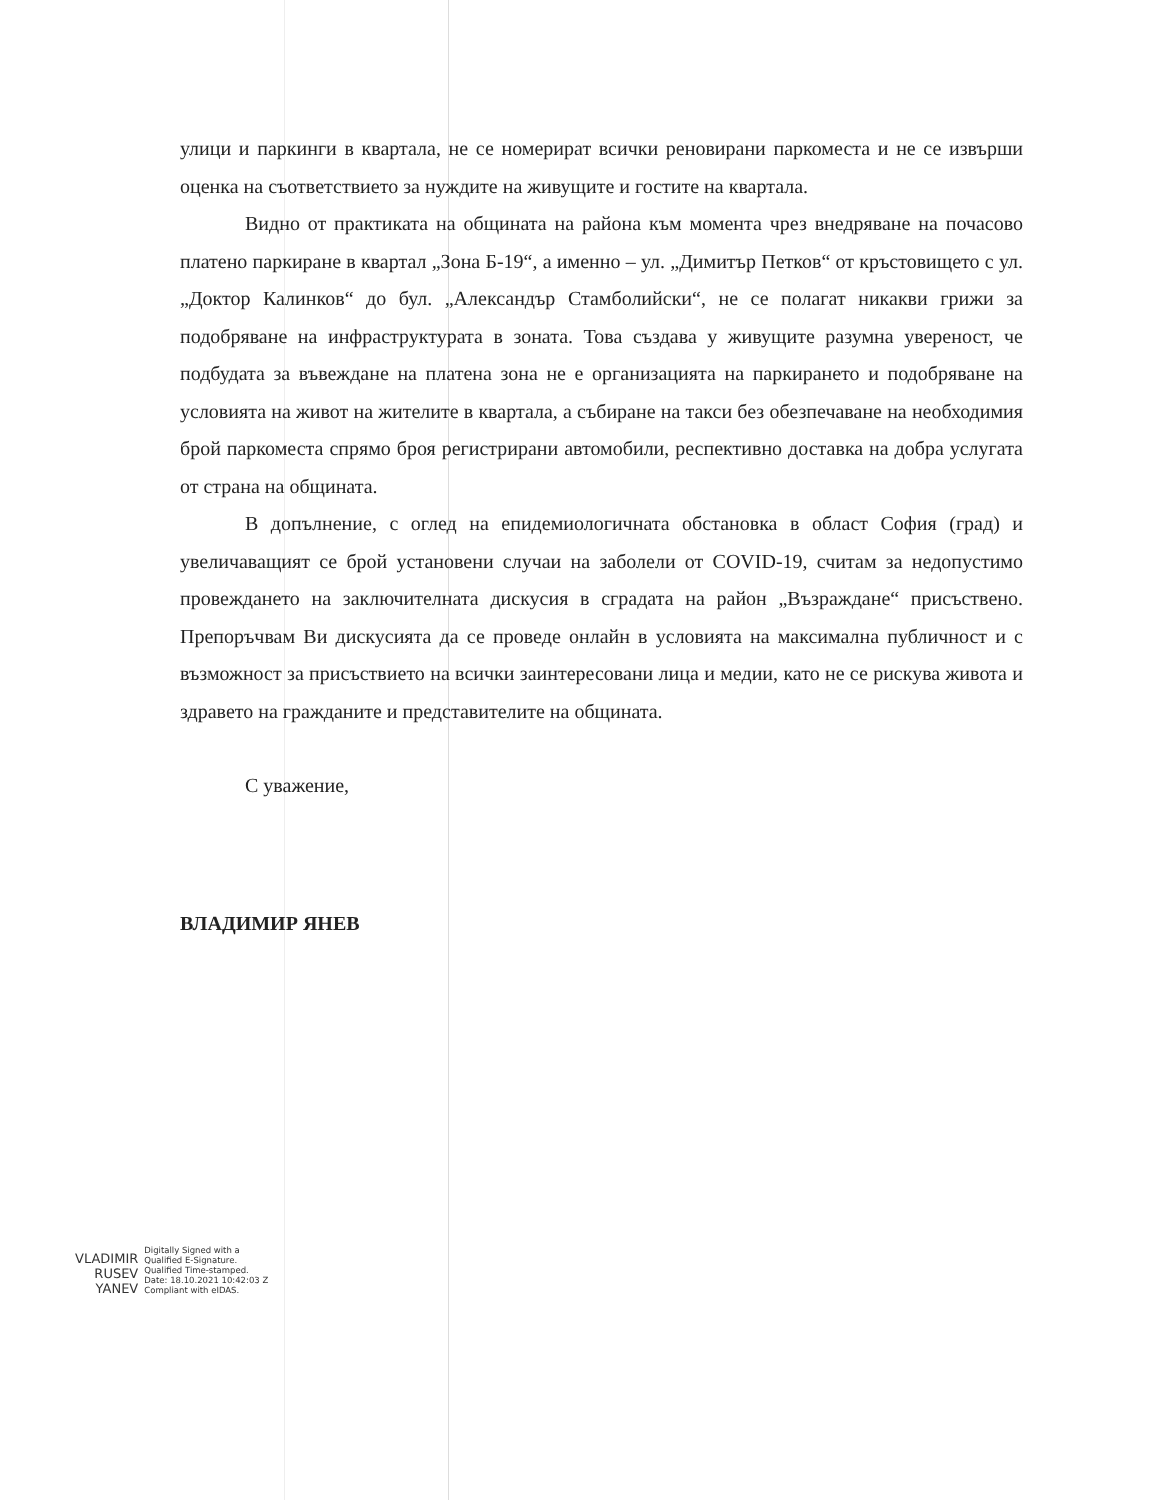улици и паркинги в квартала, не се номерират всички реновирани паркоместа и не се извърши оценка на съответствието за нуждите на живущите и гостите на квартала.
Видно от практиката на общината на района към момента чрез внедряване на почасово платено паркиране в квартал „Зона Б-19“, а именно – ул. „Димитър Петков“ от кръстовището с ул. „Доктор Калинков“ до бул. „Александър Стамболийски“, не се полагат никакви грижи за подобряване на инфраструктурата в зоната. Това създава у живущите разумна увереност, че подбудата за въвеждане на платена зона не е организацията на паркирането и подобряване на условията на живот на жителите в квартала, а събиране на такси без обезпечаване на необходимия брой паркоместа спрямо броя регистрирани автомобили, респективно доставка на добра услугата от страна на общината.
В допълнение, с оглед на епидемиологичната обстановка в област София (град) и увеличаващият се брой установени случаи на заболели от COVID-19, считам за недопустимо провеждането на заключителната дискусия в сградата на район „Възраждане“ присъствено. Препоръчвам Ви дискусията да се проведе онлайн в условията на максимална публичност и с възможност за присъствието на всички заинтересовани лица и медии, като не се рискува живота и здравето на гражданите и представителите на общината.
С уважение,
ВЛАДИМИР ЯНЕВ
VLADIMIR
RUSEV
YANEV
Digitally Signed with a
Qualified E-Signature.
Qualified Time-stamped.
Date: 18.10.2021 10:42:03 Z
Compliant with eIDAS.